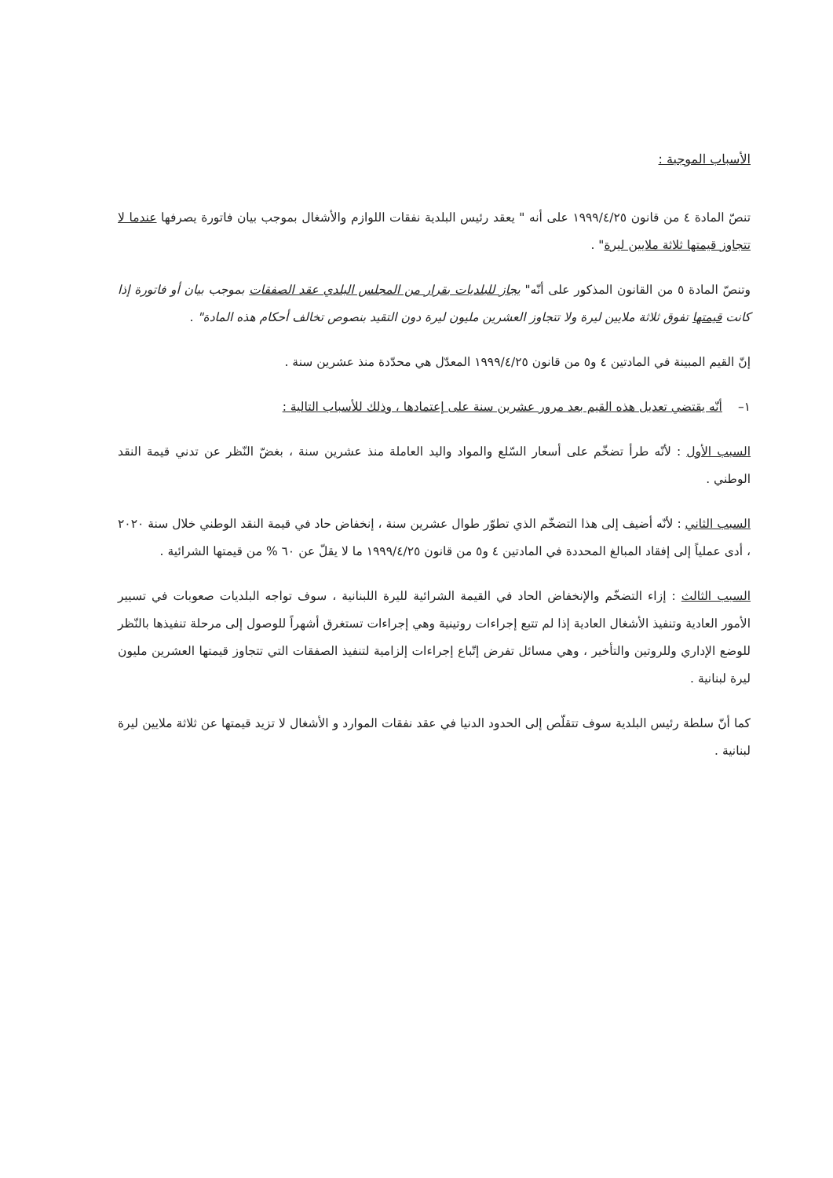الأسباب الموجبة :
تنصّ المادة ٤ من قانون ١٩٩٩/٤/٢٥ على أنه " يعقد رئيس البلدية نفقات اللوازم والأشغال بموجب بيان فاتورة يصرفها عندما لا تتجاوز قيمتها ثلاثة ملايين ليرة" .
وتنصّ المادة ٥ من القانون المذكور على أنّه" يجاز للبلديات بقرار من المجلس البلدي عقد الصفقات بموجب بيان أو فاتورة إذا كانت قيمتها تفوق ثلاثة ملايين ليرة ولا تتجاوز العشرين مليون ليرة دون التقيد بنصوص تخالف أحكام هذه المادة" .
إنّ القيم المبينة في المادتين ٤ و٥ من قانون ١٩٩٩/٤/٢٥ المعدّل هي محدّدة منذ عشرين سنة .
١– أنّه يقتضي تعديل هذه القيم بعد مرور عشرين سنة على إعتمادها ، وذلك للأسباب التالية :
السبب الأول : لأنّه طرأ تضخّم على أسعار السّلع والمواد واليد العاملة منذ عشرين سنة ، بغضّ النّظر عن تدني قيمة النقد الوطني .
السبب الثاني : لأنّه أضيف إلى هذا التضخّم الذي تطوّر طوال عشرين سنة ، إنخفاض حاد في قيمة النقد الوطني خلال سنة ٢٠٢٠ ، أدى عملياً إلى إفقاد المبالغ المحددة في المادتين ٤ و٥ من قانون ١٩٩٩/٤/٢٥ ما لا يقلّ عن ٦٠ % من قيمتها الشرائية .
السبب الثالث : إزاء التضخّم والإنخفاض الحاد في القيمة الشرائية لليرة اللبنانية ، سوف تواجه البلديات صعوبات في تسيير الأمور العادية وتنفيذ الأشغال العادية إذا لم تتبع إجراءات روتينية وهي إجراءات تستغرق أشهراً للوصول إلى مرحلة تنفيذها بالنّظر للوضع الإداري وللروتين والتأخير ، وهي مسائل تفرض إتّباع إجراءات إلزامية لتنفيذ الصفقات التي تتجاوز قيمتها العشرين مليون ليرة لبنانية .
كما أنّ سلطة رئيس البلدية سوف تتقلّص إلى الحدود الدنيا في عقد نفقات الموارد و الأشغال لا تزيد قيمتها عن ثلاثة ملايين ليرة لبنانية .